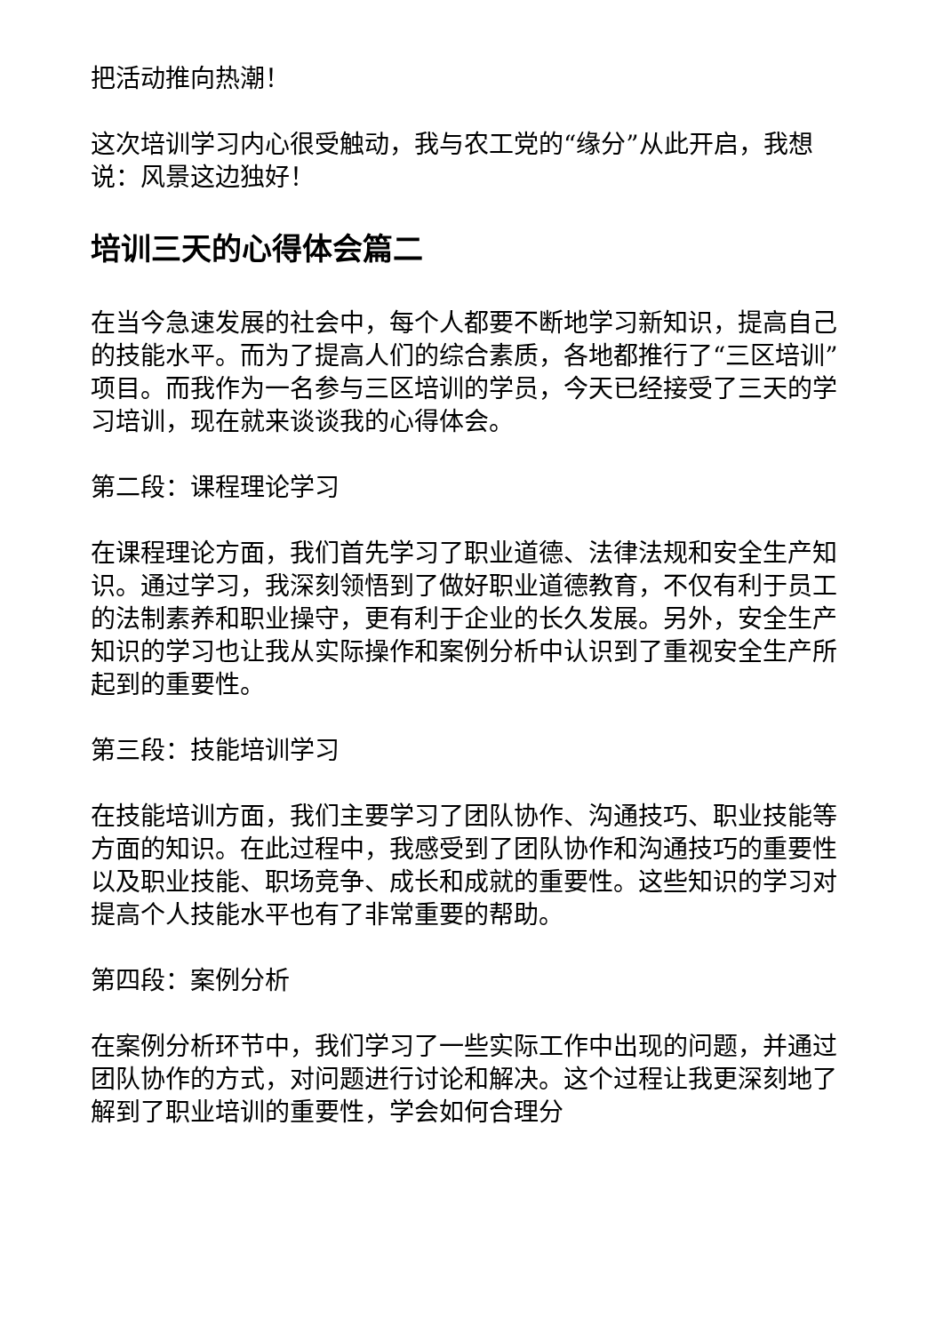把活动推向热潮！
这次培训学习内心很受触动，我与农工党的“缘分”从此开启，我想说：风景这边独好！
培训三天的心得体会篇二
在当今急速发展的社会中，每个人都要不断地学习新知识，提高自己的技能水平。而为了提高人们的综合素质，各地都推行了“三区培训”项目。而我作为一名参与三区培训的学员，今天已经接受了三天的学习培训，现在就来谈谈我的心得体会。
第二段：课程理论学习
在课程理论方面，我们首先学习了职业道德、法律法规和安全生产知识。通过学习，我深刻领悟到了做好职业道德教育，不仅有利于员工的法制素养和职业操守，更有利于企业的长久发展。另外，安全生产知识的学习也让我从实际操作和案例分析中认识到了重视安全生产所起到的重要性。
第三段：技能培训学习
在技能培训方面，我们主要学习了团队协作、沟通技巧、职业技能等方面的知识。在此过程中，我感受到了团队协作和沟通技巧的重要性以及职业技能、职场竞争、成长和成就的重要性。这些知识的学习对提高个人技能水平也有了非常重要的帮助。
第四段：案例分析
在案例分析环节中，我们学习了一些实际工作中出现的问题，并通过团队协作的方式，对问题进行讨论和解决。这个过程让我更深刻地了解到了职业培训的重要性，学会如何合理分